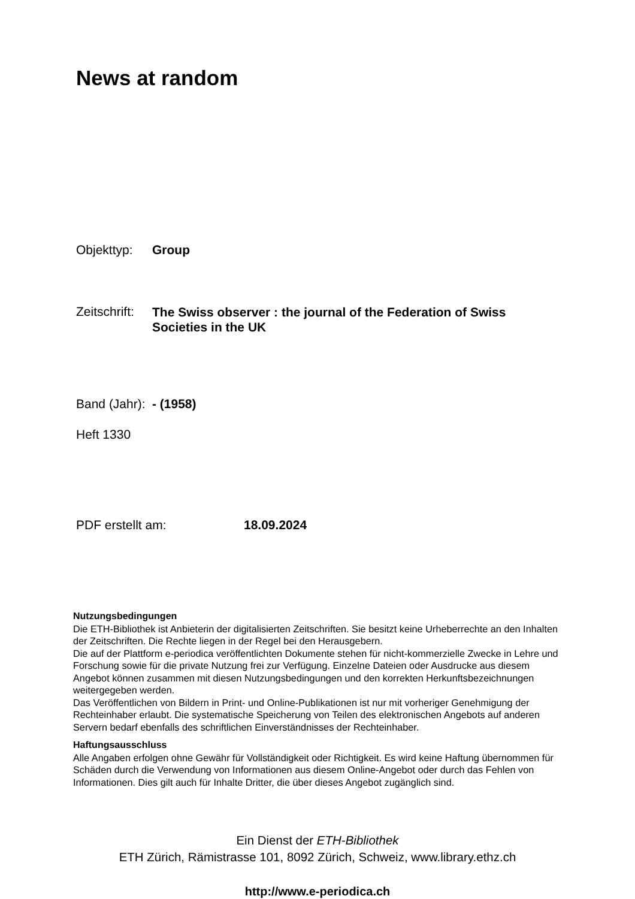News at random
Objekttyp: Group
Zeitschrift:
The Swiss observer : the journal of the Federation of Swiss Societies in the UK
Band (Jahr):
- (1958)
Heft 1330
PDF erstellt am: 18.09.2024
Nutzungsbedingungen
Die ETH-Bibliothek ist Anbieterin der digitalisierten Zeitschriften. Sie besitzt keine Urheberrechte an den Inhalten der Zeitschriften. Die Rechte liegen in der Regel bei den Herausgebern.
Die auf der Plattform e-periodica veröffentlichten Dokumente stehen für nicht-kommerzielle Zwecke in Lehre und Forschung sowie für die private Nutzung frei zur Verfügung. Einzelne Dateien oder Ausdrucke aus diesem Angebot können zusammen mit diesen Nutzungsbedingungen und den korrekten Herkunftsbezeichnungen weitergegeben werden.
Das Veröffentlichen von Bildern in Print- und Online-Publikationen ist nur mit vorheriger Genehmigung der Rechteinhaber erlaubt. Die systematische Speicherung von Teilen des elektronischen Angebots auf anderen Servern bedarf ebenfalls des schriftlichen Einverständnisses der Rechteinhaber.
Haftungsausschluss
Alle Angaben erfolgen ohne Gewähr für Vollständigkeit oder Richtigkeit. Es wird keine Haftung übernommen für Schäden durch die Verwendung von Informationen aus diesem Online-Angebot oder durch das Fehlen von Informationen. Dies gilt auch für Inhalte Dritter, die über dieses Angebot zugänglich sind.
Ein Dienst der ETH-Bibliothek
ETH Zürich, Rämistrasse 101, 8092 Zürich, Schweiz, www.library.ethz.ch
http://www.e-periodica.ch